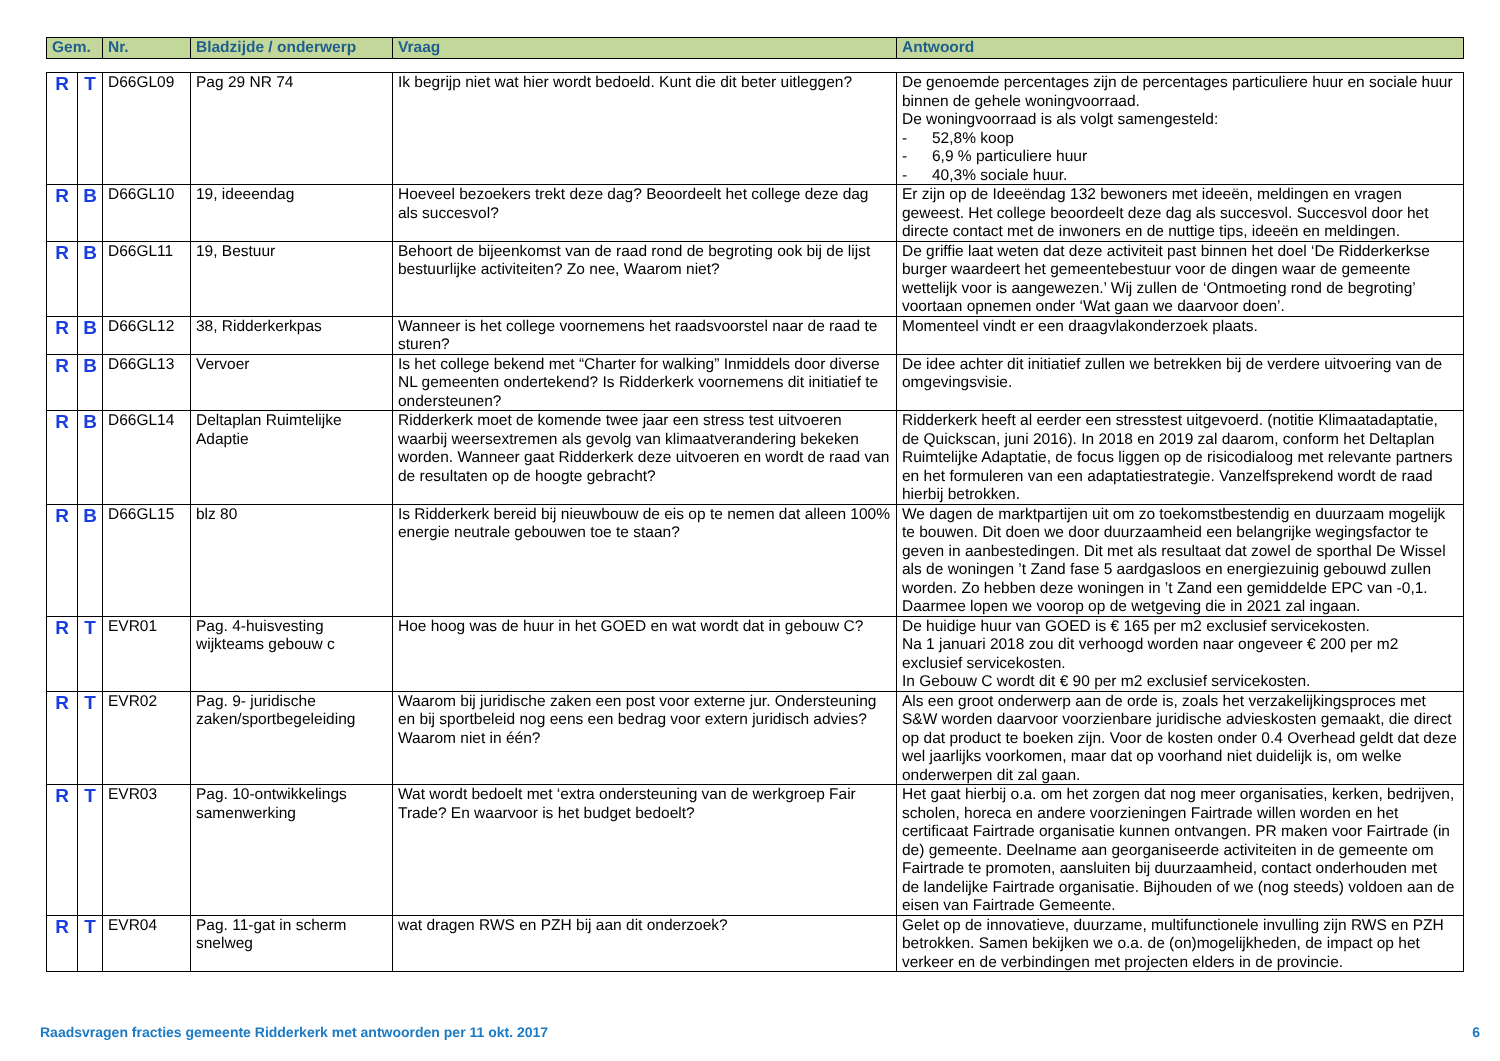| Gem. | | Nr. | Bladzijde / onderwerp | Vraag | Antwoord |
| --- | --- | --- | --- | --- | --- |
| R | T | D66GL09 | Pag 29 NR 74 | Ik begrijp niet wat hier wordt bedoeld. Kunt die dit beter uitleggen? | De genoemde percentages zijn de percentages particuliere huur en sociale huur binnen de gehele woningvoorraad. De woningvoorraad is als volgt samengesteld: - 52,8% koop - 6,9 % particuliere huur - 40,3% sociale huur. |
| R | B | D66GL10 | 19, ideeendag | Hoeveel bezoekers trekt deze dag? Beoordeelt het college deze dag als succesvol? | Er zijn op de Ideeëndag 132 bewoners met ideeën, meldingen en vragen geweest. Het college beoordeelt deze dag als succesvol. Succesvol door het directe contact met de inwoners en de nuttige tips, ideeën en meldingen. |
| R | B | D66GL11 | 19, Bestuur | Behoort de bijeenkomst van de raad rond de begroting ook bij de lijst bestuurlijke activiteiten? Zo nee, Waarom niet? | De griffie laat weten dat deze activiteit past binnen het doel ‘De Ridderkerkse burger waardeert het gemeentebestuur voor de dingen waar de gemeente wettelijk voor is aangewezen.’ Wij zullen de ‘Ontmoeting rond de begroting’ voortaan opnemen onder ‘Wat gaan we daarvoor doen’. |
| R | B | D66GL12 | 38, Ridderkerkpas | Wanneer is het college voornemens het raadsvoorstel naar de raad te sturen? | Momenteel vindt er een draagvlakonderzoek plaats. |
| R | B | D66GL13 | Vervoer | Is het college bekend met “Charter for walking” Inmiddels door diverse NL gemeenten ondertekend? Is Ridderkerk voornemens dit initiatief te ondersteunen? | De idee achter dit initiatief zullen we betrekken bij de verdere uitvoering van de omgevingsvisie. |
| R | B | D66GL14 | Deltaplan Ruimtelijke Adaptie | Ridderkerk moet de komende twee jaar een stress test uitvoeren waarbij weersextremen als gevolg van klimaatverandering bekeken worden. Wanneer gaat Ridderkerk deze uitvoeren en wordt de raad van de resultaten op de hoogte gebracht? | Ridderkerk heeft al eerder een stresstest uitgevoerd. (notitie Klimaatadaptatie, de Quickscan, juni 2016). In 2018 en 2019 zal daarom, conform het Deltaplan Ruimtelijke Adaptatie, de focus liggen op de risicodialoog met relevante partners en het formuleren van een adaptatiestrategie. Vanzelfsprekend wordt de raad hierbij betrokken. |
| R | B | D66GL15 | blz 80 | Is Ridderkerk bereid bij nieuwbouw de eis op te nemen dat alleen 100% energie neutrale gebouwen toe te staan? | We dagen de marktpartijen uit om zo toekomstbestendig en duurzaam mogelijk te bouwen. Dit doen we door duurzaamheid een belangrijke wegingsfactor te geven in aanbestedingen. Dit met als resultaat dat zowel de sporthal De Wissel als de woningen ’t Zand fase 5 aardgasloos en energiezuinig gebouwd zullen worden. Zo hebben deze woningen in ’t Zand een gemiddelde EPC van -0,1. Daarmee lopen we voorop op de wetgeving die in 2021 zal ingaan. |
| R | T | EVR01 | Pag. 4-huisvesting wijkteams gebouw c | Hoe hoog was de huur in het GOED en wat wordt dat in gebouw C? | De huidige huur van GOED is € 165 per m2 exclusief servicekosten. Na 1 januari 2018 zou dit verhoogd worden naar ongeveer € 200 per m2 exclusief servicekosten. In Gebouw C wordt dit € 90 per m2 exclusief servicekosten. |
| R | T | EVR02 | Pag. 9- juridische zaken/sportbegeleiding | Waarom bij juridische zaken een post voor externe jur. Ondersteuning en bij sportbeleid nog eens een bedrag voor extern juridisch advies? Waarom niet in één? | Als een groot onderwerp aan de orde is, zoals het verzakelijkingsproces met S&W worden daarvoor voorzienbare juridische advieskosten gemaakt, die direct op dat product te boeken zijn. Voor de kosten onder 0.4 Overhead geldt dat deze wel jaarlijks voorkomen, maar dat op voorhand niet duidelijk is, om welke onderwerpen dit zal gaan. |
| R | T | EVR03 | Pag. 10-ontwikkelings samenwerking | Wat wordt bedoelt met ‘extra ondersteuning van de werkgroep Fair Trade? En waarvoor is het budget bedoelt? | Het gaat hierbij o.a. om het zorgen dat nog meer organisaties, kerken, bedrijven, scholen, horeca en andere voorzieningen Fairtrade willen worden en het certificaat Fairtrade organisatie kunnen ontvangen. PR maken voor Fairtrade (in de) gemeente. Deelname aan georganiseerde activiteiten in de gemeente om Fairtrade te promoten, aansluiten bij duurzaamheid, contact onderhouden met de landelijke Fairtrade organisatie. Bijhouden of we (nog steeds) voldoen aan de eisen van Fairtrade Gemeente. |
| R | T | EVR04 | Pag. 11-gat in scherm snelweg | wat dragen RWS en PZH bij aan dit onderzoek? | Gelet op de innovatieve, duurzame, multifunctionele invulling zijn RWS en PZH betrokken. Samen bekijken we o.a. de (on)mogelijkheden, de impact op het verkeer en de verbindingen met projecten elders in de provincie. |
Raadsvragen fracties gemeente Ridderkerk met antwoorden per 11 okt. 2017 6